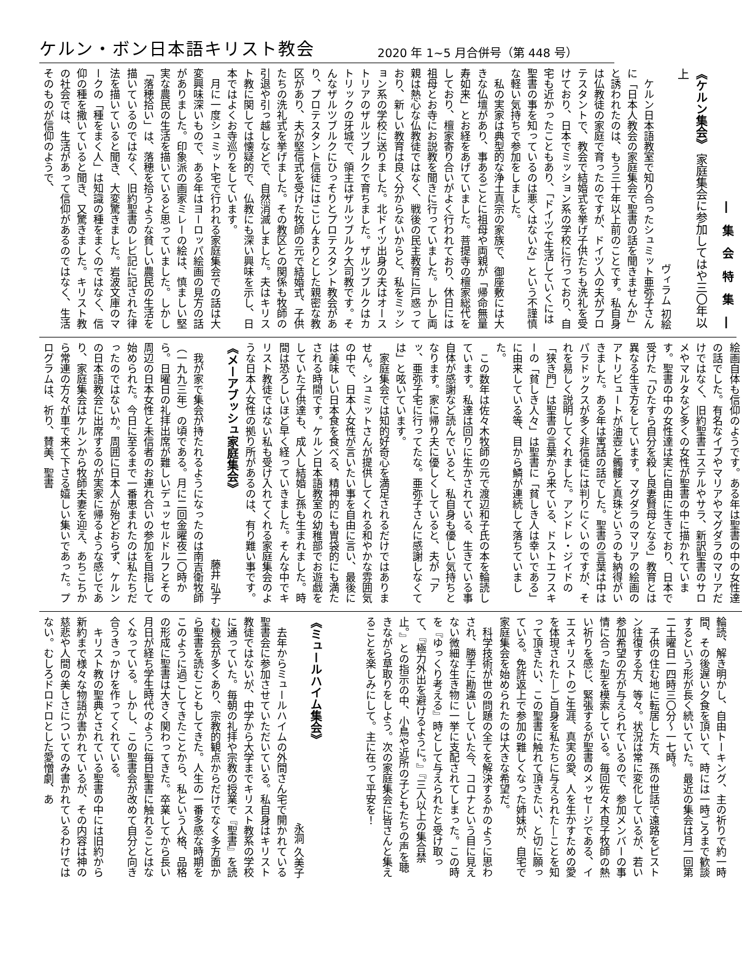ケルン・ボン日本語キリスト教会 2020 年 1~5 月合併号（第 448 号）
― 集 会 特 集 ―
《ケルン集会》 家庭集会に参加してはや三〇年以上
ヴィラム 初絵
ケルン日本語教室で知り合ったシュミット亜弥子さんに「日本人教会の家庭集会で聖書の話を聞きませんか」と誘われたのは、もう三十年以上前のことです。私自身は仏教徒の家庭で育ったのですが、ドイツ人の夫がプロテスタントで、教会で結婚式を挙げ子供たちも洗礼を受けており、日本でミッション系の学校に行っており、自宅も近かったこともあり、「ドイツで生活していくには聖書の事を知っているのは悪くはないな」という不謹慎な軽い気持ちで参加をしました。
私の実家は典型的な浄土真宗の家族で、御座敷には大きな仏壇があり、事あるごとに祖母や両親が「帰命無量寿如来」とお経をあげていました。菩提寺の檀家総代をしており、檀家寄り合いがよく行われており、休日には祖母とお寺にお説教を聞きに行っていました。しかし両親は熱心な仏教徒ではなく、戦後の民主教育に戸惑っており、新しい教育は良く分からないからと、私をミッション系の学校に送りました。北ドイツ出身の夫はオーストリアのザルツブルクで育ちました。ザルツブルクはカトリックの牙城で、領主はザルツブルク大司教です。そんなザルツブルクにひっそりとプロテスタント教会があり、プロテスタント信徒にはこじんまりとした親密な教区があり、夫が堅信式を受けた牧師の元で結婚式、子供たちの洗礼式を挙げました。その教区との関係も牧師の引退や引っ越しなどで、自然消滅しました。夫はキリスト教に関しては懐疑的で、仏教にも深い興味を示し、日本ではよくお寺巡りをしています。
月に一度シュミット宅で行われる家庭集会での話は大変興味深いもので、ある年はヨーロッパ絵画の見方の話がありました。印象派の画家ミレーの絵は、慎ましい堅実な農民の生活を描いていると思っていました。しかし「落穂拾い」は、落穂を拾うような貧しい農民の生活を描いているのではなく、旧約聖書のレビ記に記された律法を描いていると聞き、大変驚きました。岩波文庫のマークの「種をまく人」は知識の種をまくのではなく、信仰の種を撒いていると聞き、又驚きました。キリスト教の社会では、生活があって信仰があるのではなく、生活そのものが信仰のようで、
絵画自体も信仰のようです。ある年は聖書の中の女性達の話でした。有名なイブやマリアやマグダラのマリアだけではなく、旧約聖書エステルやサラ、新訳聖書のサロメやマルタなど多くの女性が聖書の中に描かれています。聖書の中の女性達は実に自由に生きており、日本で受けた「ひたすら自分を殺し良妻賢母となる」教育とは異なる生き方をしています。マグダラのマリアの絵画のアトリビュートが油壺と髑髏と真珠というのも納得がいきました。ある年は寓話の話でした。聖書の言葉は中はパラドックスが多く非信徒には判りにくいのですが、それを易しく説明してくれました。アンドレ・ジイドの「狭き門」は聖書の言葉から来ている、ドストエフスキーの「貧しき人々」は聖書に「貧しき人は幸いである」に由来している等、目から鱗が連続して落ちていました。
この数年は佐々木牧師の元で渡辺和子氏の本を輪読しています。私達は回りに生かされている、生きている事自体が感謝など読んでいると、私自身も優しい気持ちとなります。家に帰り夫に優しくしていると、夫が「アッ、亜弥子宅に行ってたな。亜弥子さんに感謝しなくては」と呟いています。
家庭集会では知的好奇心を満足されるだけではありません。シュミットさんが提供してくれる和やかな雰囲気の中で、日本人女性が言いたい事を自由に言い、最後には美味しい日本食を食べる、精神的にも胃袋的にも満たされる時間です。ケルン日本語教室の幼稚部でお遊戯をしていた子供達も、成人し結婚し孫も生まれました。時間は恐ろしいほど早く経っていきました。そんな中でキリスト教徒ではない私も受け入れてくれる家庭集会のような日本人女性の拠り所があるのは、有り難い事です。
《メーアブッシュ家庭集会》
藤井 弘子
我が家で集会が持たれるようになったのは南吉衛牧師（一九九三年）の頃である。月に二回金曜夜二〇時から。日曜日の礼拝出席が難しいデュッセルドルフとその周辺の日本女性と未信者のお連れ合いの参加を目指して始められた。今日に至るまで一番恵まれたのは私たちだったのではないか。周囲に日本人が殆どおらず、ケルンの日本語教会に出席するのが実家に帰るような感じであり、家庭集会はケルンから牧師夫妻を迎え、あちこちから常連の方々が車で来て下さる嬉しい集いであった。プログラムは、祈り、賛美、聖書
輪読、解き明かし、自由トーキング、主の祈りで約一時間、その後遅い夕食を頂いて、時には一時ごろまで歓談するという形が長く続いていた。最近の集会は月一回第二土曜日一四時三〇分～一七時。
子供の住む地に転居した方、孫の世話で遠路をピストン往復する方、等々。状況は常に変化しているが、若い参加希望の方が与えられているので、参加メンバーの事情に合った型を模索している。毎回佐々木良子牧師の熱い祈りを感じ、緊張するが聖書のメッセージである、イエスキリストのご生涯、真実の愛、人を生かすための愛を体現された―ご自身を私たちに与えられた―ことを知って頂きたい、この聖書に触れて頂きたい、と切に願っている。免許返上で参加の難しくなった姉妹が、自宅で家庭集会を始められたのは大きな希望だ。
科学技術が世の問題の全てを解決するかのように思わされ、勝手に勘違いしていた今、コロナという目に見えない微細な生き物に一挙に支配されてしまった。この時を『ゆっくり考える』時として与えられたと受け取って、『極力外出を避けるように。』『三人以上の集合禁止。』との指示の中、小鳥や近所の子どもたちの声を聴きながら草取りをしよう。次の家庭集会に皆さんと集えることを楽しみにして。主に在って平安を！
《ミュールハイム集会》
永洞 久美子
去年からミュールハイムの外間さん宅で開かれている聖書会に参加させていただいている。私自身はキリスト教徒ではないが、中学から大学までキリスト教系の学校に通っていた。毎朝の礼拝や宗教の授業で『聖書』を読む機会が多くあり、宗教的観点からだけでなく多方面から聖書を読むこともしてきた。人生の一番多感な時期をこのように過ごしてきたことから、私という人格、品格の形成に聖書は大きく関わってきた。卒業してから長い月日が経ち学生時代のように毎日聖書に触れることはなくなっている。しかし、この聖書会が改めて自分と向き合うきっかけを作ってくれている。
キリスト教の聖典とされている聖書の中には旧約から新約まで様々な物語が書かれているが、その内容は神の慈悲や人間の美しさについてのみ書かれているわけではない。むしろドロドロとした愛憎劇、あ